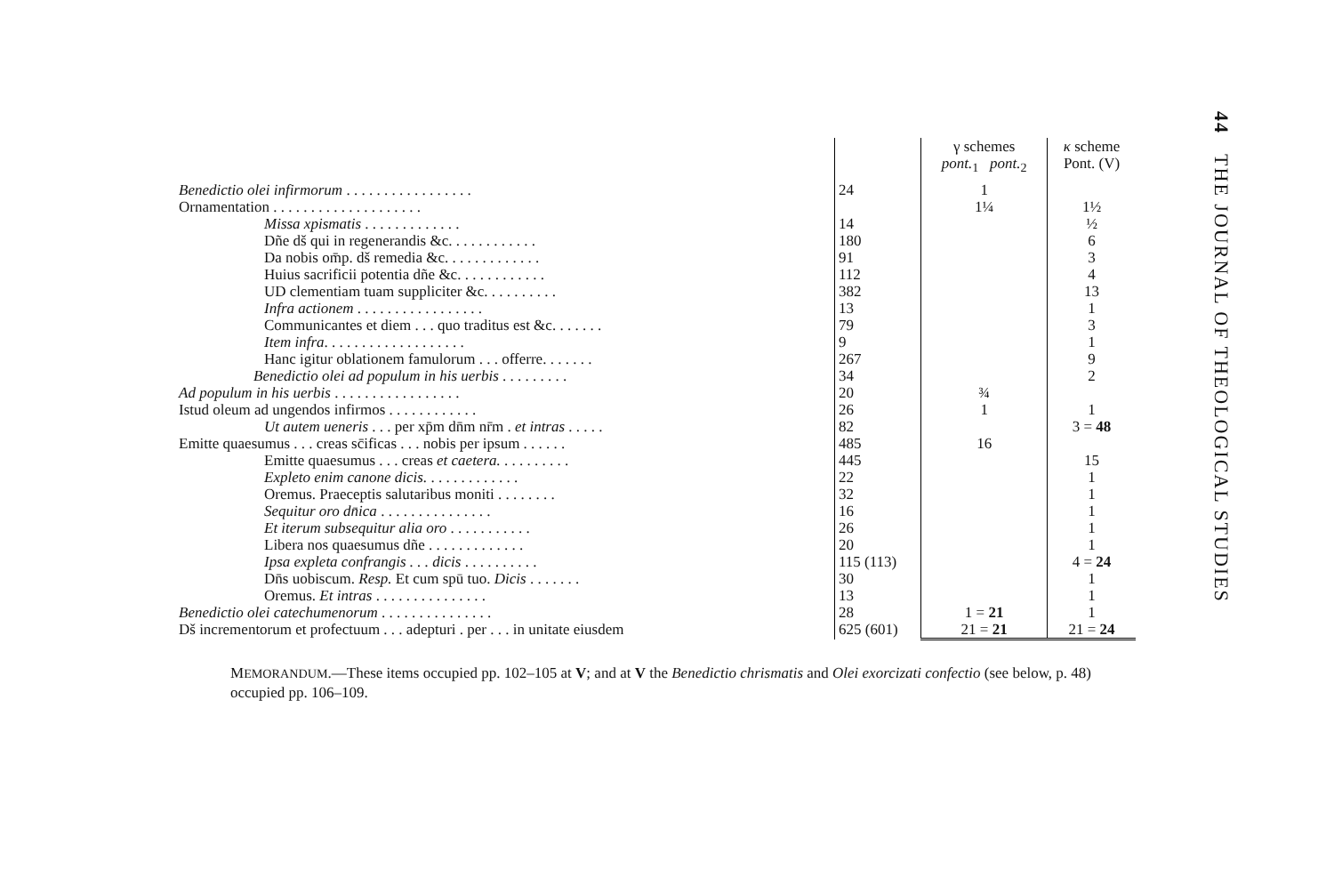44 THE JOURNAL OF THEOLOGICAL STUDIES
| | | γ schemes pont.<sub>1</sub> pont.<sub>2</sub> | κ scheme Pont. (V) |
| --- | --- | --- | --- |
| Benedictio olei infirmorum . . . . . . . . . . . . . . . . . | 24 | 1 | |
| Ornamentation . . . . . . . . . . . . . . . . . . . . | | 1¼ | 1½ |
| Missa xpismatis . . . . . . . . . . . . . | 14 | | ½ |
| Dñe dš qui in regenerandis &c. . . . . . . . . . . . | 180 | | 6 |
| Da nobis om̄p. dš remedia &c. . . . . . . . . . . . . | 91 | | 3 |
| Huius sacrificii potentia dñe &c. . . . . . . . . . . . | 112 | | 4 |
| UD clementiam tuam suppliciter &c. . . . . . . . . . | 382 | | 13 |
| Infra actionem . . . . . . . . . . . . . . . . . | 13 | | 1 |
| Communicantes et diem . . . quo traditus est &c. . . . . . . | 79 | | 3 |
| Item infra . . . . . . . . . . . . . . . . . . . | 9 | | 1 |
| Hanc igitur oblationem famulorum . . . offerre. . . . . . . | 267 | | 9 |
| Benedictio olei ad populum in his uerbis . . . . . . . . . | 34 | | 2 |
| Ad populum in his uerbis . . . . . . . . . . . . . . . . . | 20 | ¾ | |
| Istud oleum ad ungendos infirmos . . . . . . . . . . . . | 26 | 1 | 1 |
| Ut autem ueneris . . . per xp̄m dn̄m nr̄m . et intras . . . . . | 82 | | 3 = 48 |
| Emitte quaesumus . . . creas sc̄ificas . . . nobis per ipsum . . . . . . | 485 | 16 | |
| Emitte quaesumus . . . creas et caetera. . . . . . . . . . | 445 | | 15 |
| Expleto enim canone dicis. . . . . . . . . . . . . | 22 | | 1 |
| Oremus. Praeceptis salutaribus moniti . . . . . . . . | 32 | | 1 |
| Sequitur oro dn̄ica . . . . . . . . . . . . . . . | 16 | | 1 |
| Et iterum subsequitur alia oro . . . . . . . . . . . | 26 | | 1 |
| Libera nos quaesumus dñe . . . . . . . . . . . . . | 20 | | 1 |
| Ipsa expleta confrangis . . . dicis . . . . . . . . . . | 115 (113) | | 4 = 24 |
| Dn̄s uobiscum. Resp. Et cum spū tuo. Dicis . . . . . . . | 30 | | 1 |
| Oremus. Et intras . . . . . . . . . . . . . . . | 13 | | 1 |
| Benedictio olei catechumenorum . . . . . . . . . . . . . . . | 28 | 1 = 21 | 1 |
| Dš incrementorum et profectuum . . . adepturi . per . . . in unitate eiusdem | 625 (601) | 21 = 21 | 21 = 24 |
MEMORANDUM.—These items occupied pp. 102–105 at V; and at V the Benedictio chrismatis and Olei exorcizati confectio (see below, p. 48) occupied pp. 106–109.